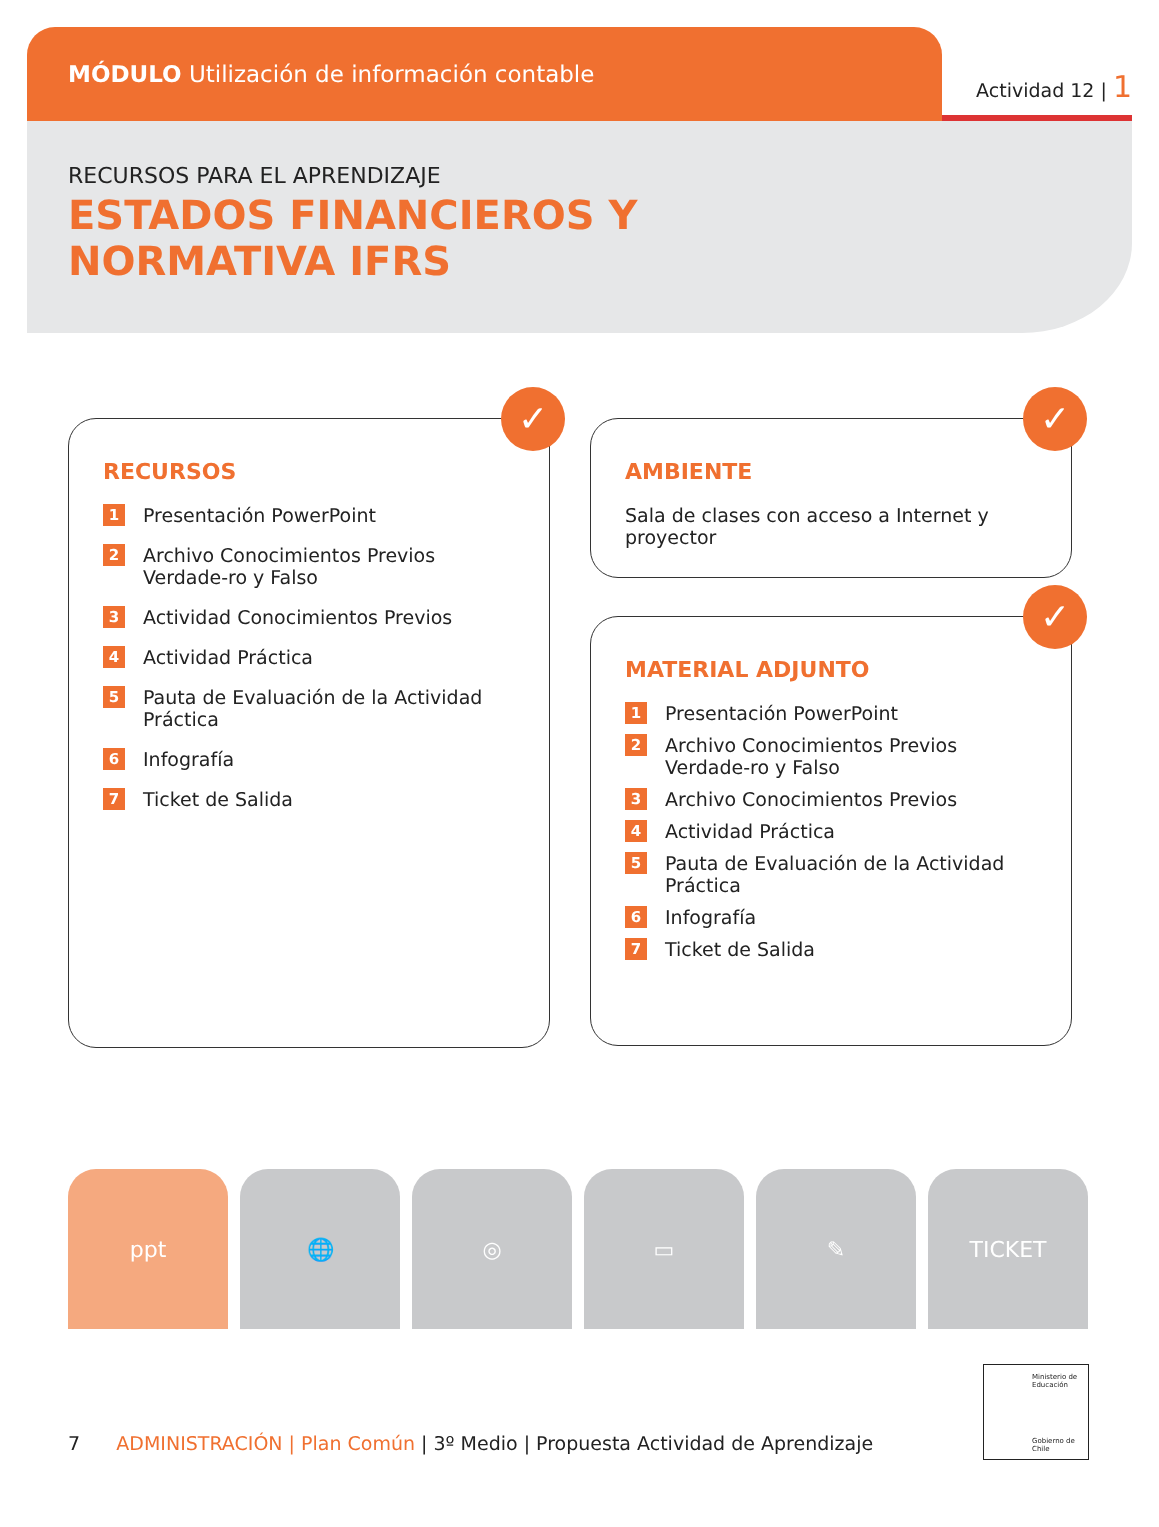MÓDULO Utilización de información contable
Actividad 12 | 1
RECURSOS PARA EL APRENDIZAJE
ESTADOS FINANCIEROS Y
NORMATIVA IFRS
✓
RECURSOS
1 Presentación PowerPoint
2 Archivo Conocimientos Previos Verdade-ro y Falso
3 Actividad Conocimientos Previos
4 Actividad Práctica
5 Pauta de Evaluación de la Actividad Práctica
6 Infografía
7 Ticket de Salida
✓
AMBIENTE
Sala de clases con acceso a Internet y proyector
✓
MATERIAL ADJUNTO
1 Presentación PowerPoint
2 Archivo Conocimientos Previos Verdade-ro y Falso
3 Archivo Conocimientos Previos
4 Actividad Práctica
5 Pauta de Evaluación de la Actividad Práctica
6 Infografía
7 Ticket de Salida
ppt 🌐 ◎ ▭ ✎ TICKET
Ministerio de Educación
Gobierno de Chile
7 ADMINISTRACIÓN | Plan Común | 3º Medio | Propuesta Actividad de Aprendizaje